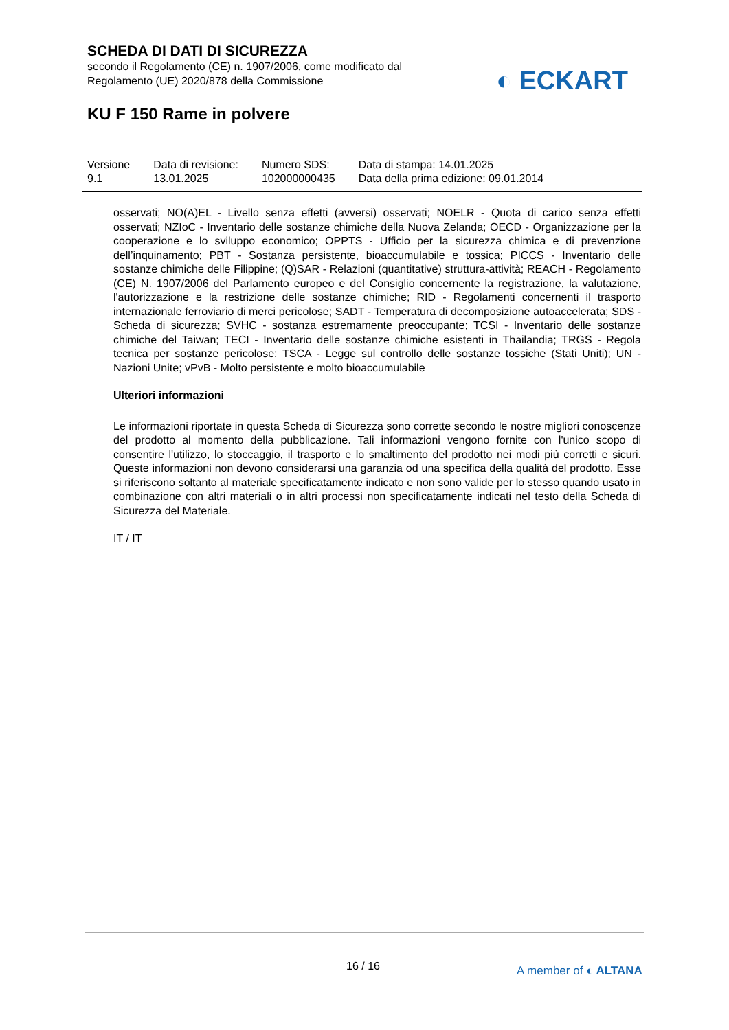SCHEDA DI DATI DI SICUREZZA
secondo il Regolamento (CE) n. 1907/2006, come modificato dal
Regolamento (UE) 2020/878 della Commissione
◐ ECKART
KU F 150 Rame in polvere
| Versione 9.1 | Data di revisione: 13.01.2025 | Numero SDS: 102000000435 | Data di stampa: 14.01.2025 Data della prima edizione: 09.01.2014 |
osservati; NO(A)EL - Livello senza effetti (avversi) osservati; NOELR - Quota di carico senza effetti osservati; NZIoC - Inventario delle sostanze chimiche della Nuova Zelanda; OECD - Organizzazione per la cooperazione e lo sviluppo economico; OPPTS - Ufficio per la sicurezza chimica e di prevenzione dell’inquinamento; PBT - Sostanza persistente, bioaccumulabile e tossica; PICCS - Inventario delle sostanze chimiche delle Filippine; (Q)SAR - Relazioni (quantitative) struttura-attività; REACH - Regolamento (CE) N. 1907/2006 del Parlamento europeo e del Consiglio concernente la registrazione, la valutazione, l'autorizzazione e la restrizione delle sostanze chimiche; RID - Regolamenti concernenti il trasporto internazionale ferroviario di merci pericolose; SADT - Temperatura di decomposizione autoaccelerata; SDS - Scheda di sicurezza; SVHC - sostanza estremamente preoccupante; TCSI - Inventario delle sostanze chimiche del Taiwan; TECI - Inventario delle sostanze chimiche esistenti in Thailandia; TRGS - Regola tecnica per sostanze pericolose; TSCA - Legge sul controllo delle sostanze tossiche (Stati Uniti); UN - Nazioni Unite; vPvB - Molto persistente e molto bioaccumulabile
Ulteriori informazioni
Le informazioni riportate in questa Scheda di Sicurezza sono corrette secondo le nostre migliori conoscenze del prodotto al momento della pubblicazione. Tali informazioni vengono fornite con l'unico scopo di consentire l'utilizzo, lo stoccaggio, il trasporto e lo smaltimento del prodotto nei modi più corretti e sicuri. Queste informazioni non devono considerarsi una garanzia od una specifica della qualità del prodotto. Esse si riferiscono soltanto al materiale specificatamente indicato e non sono valide per lo stesso quando usato in combinazione con altri materiali o in altri processi non specificatamente indicati nel testo della Scheda di Sicurezza del Materiale.
IT / IT
16 / 16 A member of ◐ ALTANA